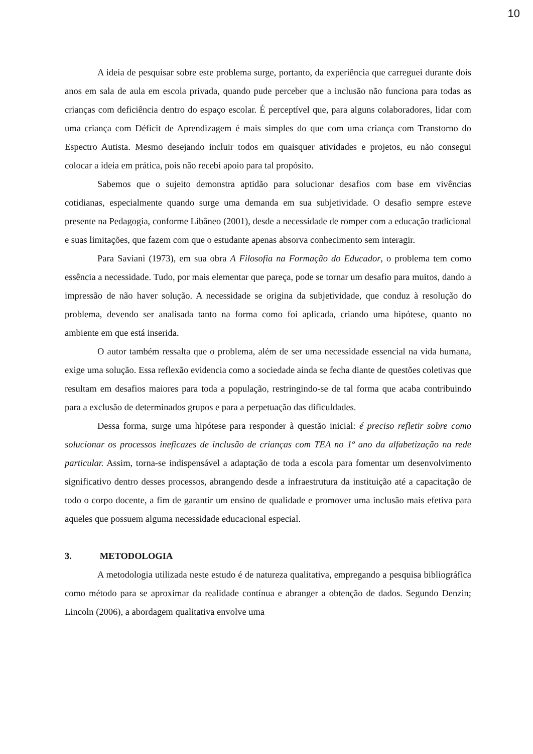10
A ideia de pesquisar sobre este problema surge, portanto, da experiência que carreguei durante dois anos em sala de aula em escola privada, quando pude perceber que a inclusão não funciona para todas as crianças com deficiência dentro do espaço escolar. É perceptível que, para alguns colaboradores, lidar com uma criança com Déficit de Aprendizagem é mais simples do que com uma criança com Transtorno do Espectro Autista. Mesmo desejando incluir todos em quaisquer atividades e projetos, eu não consegui colocar a ideia em prática, pois não recebi apoio para tal propósito.
Sabemos que o sujeito demonstra aptidão para solucionar desafios com base em vivências cotidianas, especialmente quando surge uma demanda em sua subjetividade. O desafio sempre esteve presente na Pedagogia, conforme Libâneo (2001), desde a necessidade de romper com a educação tradicional e suas limitações, que fazem com que o estudante apenas absorva conhecimento sem interagir.
Para Saviani (1973), em sua obra A Filosofia na Formação do Educador, o problema tem como essência a necessidade. Tudo, por mais elementar que pareça, pode se tornar um desafio para muitos, dando a impressão de não haver solução. A necessidade se origina da subjetividade, que conduz à resolução do problema, devendo ser analisada tanto na forma como foi aplicada, criando uma hipótese, quanto no ambiente em que está inserida.
O autor também ressalta que o problema, além de ser uma necessidade essencial na vida humana, exige uma solução. Essa reflexão evidencia como a sociedade ainda se fecha diante de questões coletivas que resultam em desafios maiores para toda a população, restringindo-se de tal forma que acaba contribuindo para a exclusão de determinados grupos e para a perpetuação das dificuldades.
Dessa forma, surge uma hipótese para responder à questão inicial: é preciso refletir sobre como solucionar os processos ineficazes de inclusão de crianças com TEA no 1º ano da alfabetização na rede particular. Assim, torna-se indispensável a adaptação de toda a escola para fomentar um desenvolvimento significativo dentro desses processos, abrangendo desde a infraestrutura da instituição até a capacitação de todo o corpo docente, a fim de garantir um ensino de qualidade e promover uma inclusão mais efetiva para aqueles que possuem alguma necessidade educacional especial.
3. METODOLOGIA
A metodologia utilizada neste estudo é de natureza qualitativa, empregando a pesquisa bibliográfica como método para se aproximar da realidade contínua e abranger a obtenção de dados. Segundo Denzin; Lincoln (2006), a abordagem qualitativa envolve uma